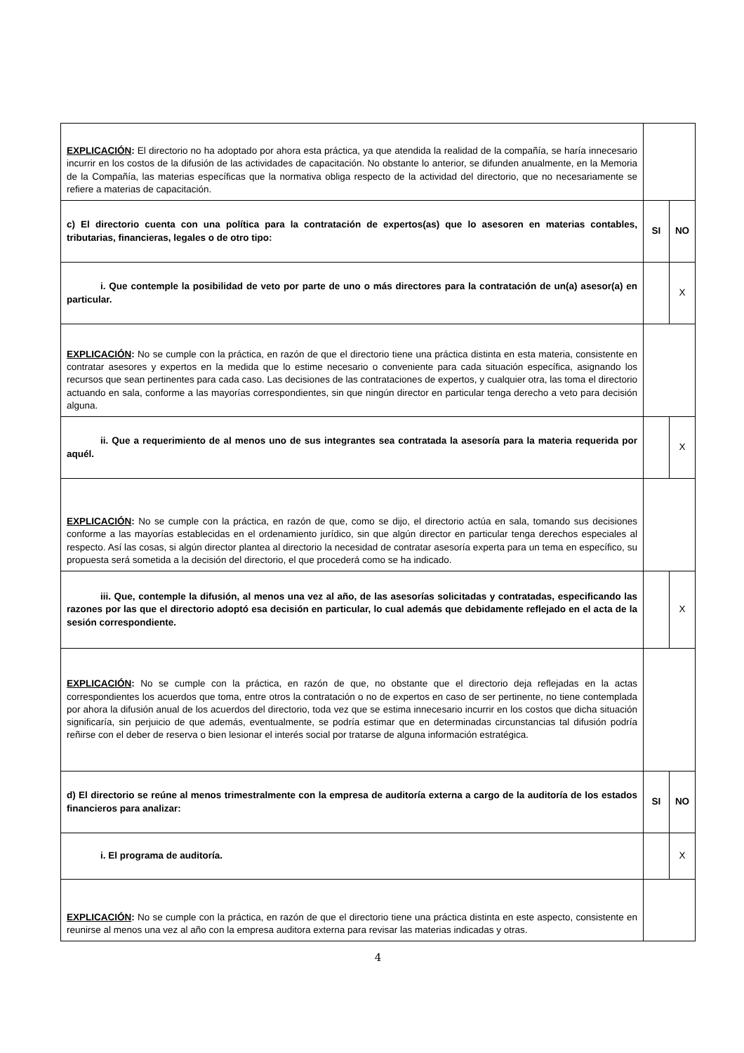| EXPLICACIÓN : El directorio no ha adoptado por ahora esta práctica, ya que atendida la realidad de la compañía, se haría innecesario incurrir en los costos de la difusión de las actividades de capacitación. No obstante lo anterior, se difunden anualmente, en la Memoria de la Compañía, las materias específicas que la normativa obliga respecto de la actividad del directorio, que no necesariamente se refiere a materias de capacitación. | | |
| c) El directorio cuenta con una política para la contratación de expertos(as) que lo asesoren en materias contables, tributarias, financieras, legales o de otro tipo: | SI | NO |
| i. Que contemple la posibilidad de veto por parte de uno o más directores para la contratación de un(a) asesor(a) en particular. | | X |
| EXPLICACIÓN : No se cumple con la práctica, en razón de que el directorio tiene una práctica distinta en esta materia, consistente en contratar asesores y expertos en la medida que lo estime necesario o conveniente para cada situación específica, asignando los recursos que sean pertinentes para cada caso. Las decisiones de las contrataciones de expertos, y cualquier otra, las toma el directorio actuando en sala, conforme a las mayorías correspondientes, sin que ningún director en particular tenga derecho a veto para decisión alguna. | | |
| ii. Que a requerimiento de al menos uno de sus integrantes sea contratada la asesoría para la materia requerida por aquél. | | X |
| EXPLICACIÓN : No se cumple con la práctica, en razón de que, como se dijo, el directorio actúa en sala, tomando sus decisiones conforme a las mayorías establecidas en el ordenamiento jurídico, sin que algún director en particular tenga derechos especiales al respecto. Así las cosas, si algún director plantea al directorio la necesidad de contratar asesoría experta para un tema en específico, su propuesta será sometida a la decisión del directorio, el que procederá como se ha indicado. | | |
| iii. Que, contemple la difusión, al menos una vez al año, de las asesorías solicitadas y contratadas, especificando las razones por las que el directorio adoptó esa decisión en particular, lo cual además que debidamente reflejado en el acta de la sesión correspondiente. | | X |
| EXPLICACIÓN : No se cumple con la práctica, en razón de que, no obstante que el directorio deja reflejadas en la actas correspondientes los acuerdos que toma, entre otros la contratación o no de expertos en caso de ser pertinente, no tiene contemplada por ahora la difusión anual de los acuerdos del directorio, toda vez que se estima innecesario incurrir en los costos que dicha situación significaría, sin perjuicio de que además, eventualmente, se podría estimar que en determinadas circunstancias tal difusión podría reñirse con el deber de reserva o bien lesionar el interés social por tratarse de alguna información estratégica. | | |
| d) El directorio se reúne al menos trimestralmente con la empresa de auditoría externa a cargo de la auditoría de los estados financieros para analizar: | SI | NO |
| i. El programa de auditoría. | | X |
| EXPLICACIÓN : No se cumple con la práctica, en razón de que el directorio tiene una práctica distinta en este aspecto, consistente en reunirse al menos una vez al año con la empresa auditora externa para revisar las materias indicadas y otras. | | |
4